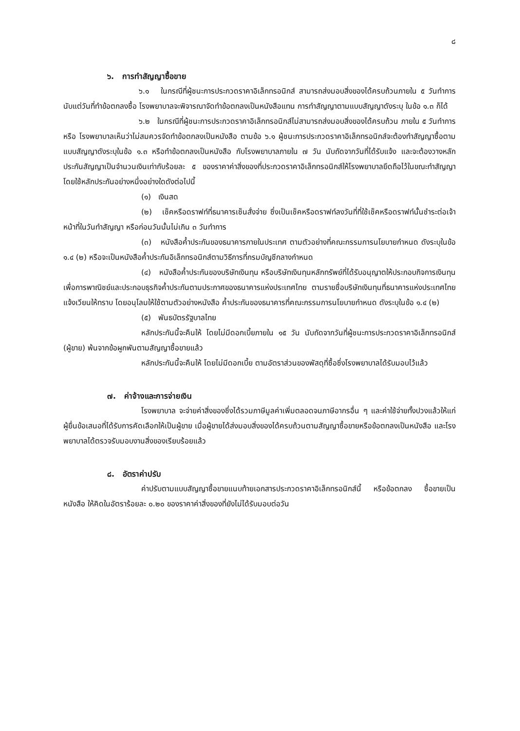๘
๖. การทำสัญญาซื้อขาย
๖.๑ ในกรณีที่ผู้ชนะการประกวดราคาอิเล็กทรอนิกส์ สามารถส่งมอบสิ่งของได้ครบถ้วนภายใน ๕ วันทำการ นับแต่วันที่ทำข้อตกลงซื้อ โรงพยาบาลจะพิจารณาจัดทำข้อตกลงเป็นหนังสือแทน การทำสัญญาตามแบบสัญญาดังระบุ ในข้อ ๑.๓ ก็ได้
๖.๒ ในกรณีที่ผู้ชนะการประกวดราคาอิเล็กทรอนิกส์ไม่สามารถส่งมอบสิ่งของได้ครบถ้วน ภายใน ๕ วันทำการ หรือ โรงพยาบาลเห็นว่าไม่สมควรจัดทำข้อตกลงเป็นหนังสือ ตามข้อ ๖.๑ ผู้ชนะการประกวดราคาอิเล็กทรอนิกส์จะต้องทำสัญญาซื้อตามแบบสัญญาดังระบุในข้อ ๑.๓ หรือทำข้อตกลงเป็นหนังสือ กับโรงพยาบาลภายใน ๗ วัน นับถัดจากวันที่ได้รับแจ้ง และจะต้องวางหลักประกันสัญญาเป็นจำนวนเงินเท่ากับร้อยละ ๕ ของราคาค่าสิ่งของที่ประกวดราคาอิเล็กทรอนิกส์ให้โรงพยาบาลยึดถือไว้ในขณะทำสัญญา โดยใช้หลักประกันอย่างหนึ่งอย่างใดดังต่อไปนี้
(๑) เงินสด
(๒) เช็คหรือดราฟท์ที่ธนาคารเซ็นสั่งจ่าย ซึ่งเป็นเช็คหรือดราฟท์ลงวันที่ที่ใช้เช็คหรือดราฟท์นั้นชำระต่อเจ้าหน้าที่ในวันทำสัญญา หรือก่อนวันนั้นไม่เกิน ๓ วันทำการ
(๓) หนังสือค้ำประกันของธนาคารภายในประเทศ ตามตัวอย่างที่คณะกรรมการนโยบายกำหนด ดังระบุในข้อ ๑.๔ (๒) หรือจะเป็นหนังสือค้ำประกันอิเล็กทรอนิกส์ตามวิธีการที่กรมบัญชีกลางกำหนด
(๔) หนังสือค้ำประกันของบริษัทเงินทุน หรือบริษัทเงินทุนหลักทรัพย์ที่ได้รับอนุญาตให้ประกอบกิจการเงินทุนเพื่อการพาณิชย์และประกอบธุรกิจค้ำประกันตามประกาศของธนาคารแห่งประเทศไทย ตามรายชื่อบริษัทเงินทุนที่ธนาคารแห่งประเทศไทยแจ้งเวียนให้ทราบ โดยอนุโลมให้ใช้ตามตัวอย่างหนังสือ ค้ำประกันของธนาคารที่คณะกรรมการนโยบายกำหนด ดังระบุในข้อ ๑.๔ (๒)
(๕) พันธบัตรรัฐบาลไทย
หลักประกันนี้จะคืนให้ โดยไม่มีดอกเบี้ยภายใน ๑๕ วัน นับถัดจากวันที่ผู้ชนะการประกวดราคาอิเล็กทรอนิกส์ (ผู้ขาย) พ้นจากข้อผูกพันตามสัญญาซื้อขายแล้ว
หลักประกันนี้จะคืนให้ โดยไม่มีดอกเบี้ย ตามอัตราส่วนของพัสดุที่ซื้อซึ่งโรงพยาบาลได้รับมอบไว้แล้ว
๗. ค่าจ้างและการจ่ายเงิน
โรงพยาบาล จะจ่ายค่าสิ่งของซึ่งได้รวมภาษีมูลค่าเพิ่มตลอดจนภาษีอากรอื่น ๆ และค่าใช้จ่ายทั้งปวงแล้วให้แก่ผู้ยื่นข้อเสนอที่ได้รับการคัดเลือกให้เป็นผู้ขาย เมื่อผู้ขายได้ส่งมอบสิ่งของได้ครบถ้วนตามสัญญาซื้อขายหรือข้อตกลงเป็นหนังสือ และโรงพยาบาลได้ตรวจรับมอบงานสิ่งของเรียบร้อยแล้ว
๘. อัตราค่าปรับ
ค่าปรับตามแบบสัญญาซื้อขายแนบท้ายเอกสารประกวดราคาอิเล็กทรอนิกส์นี้ หรือข้อตกลง ซื้อขายเป็นหนังสือ ให้คิดในอัตราร้อยละ ๐.๒๐ ของราคาค่าสิ่งของที่ยังไม่ได้รับมอบต่อวัน